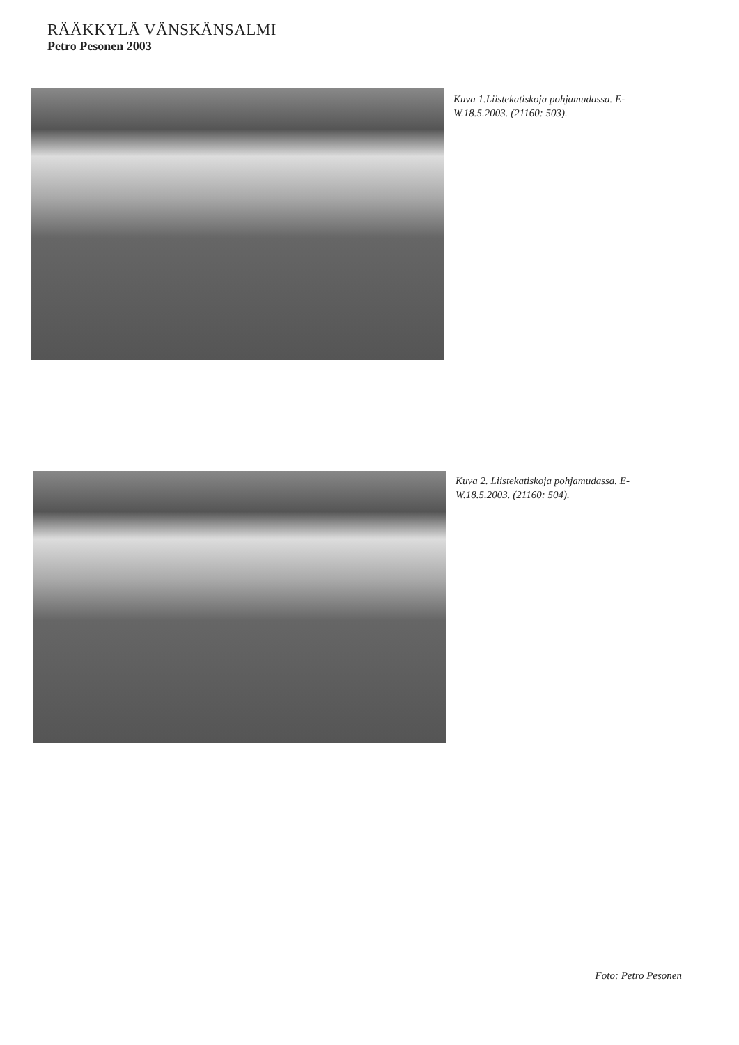RÄÄKKYLÄ VÄNSKÄNSALMI
Petro Pesonen 2003
Kuva 1.Liistekatiskoja pohjamudassa. E-W.18.5.2003. (21160: 503).
Kuva 2. Liistekatiskoja pohjamudassa. E-W.18.5.2003. (21160: 504).
Foto: Petro Pesonen